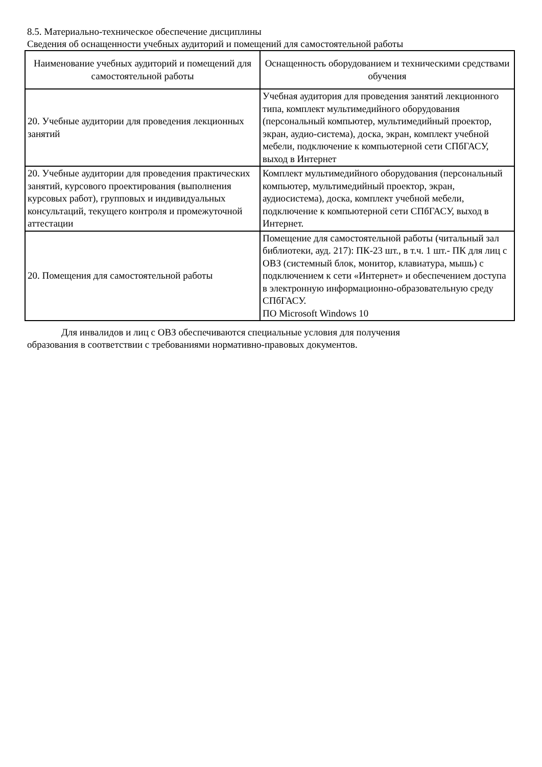8.5. Материально-техническое обеспечение дисциплины
Сведения об оснащенности учебных аудиторий и помещений для самостоятельной работы
| Наименование учебных аудиторий и помещений для самостоятельной работы | Оснащенность оборудованием и техническими средствами обучения |
| --- | --- |
| 20. Учебные аудитории для проведения лекционных занятий | Учебная аудитория для проведения занятий лекционного типа, комплект мультимедийного оборудования (персональный компьютер, мультимедийный проектор, экран, аудио-система), доска, экран, комплект учебной мебели, подключение к компьютерной сети СПбГАСУ, выход в Интернет |
| 20. Учебные аудитории для проведения практических занятий, курсового проектирования (выполнения курсовых работ), групповых и индивидуальных консультаций, текущего контроля и промежуточной аттестации | Комплект мультимедийного оборудования (персональный компьютер, мультимедийный проектор, экран, аудиосистема), доска, комплект учебной мебели, подключение к компьютерной сети СПбГАСУ, выход в Интернет. |
| 20. Помещения для самостоятельной работы | Помещение для самостоятельной работы (читальный зал библиотеки, ауд. 217): ПК-23 шт., в т.ч. 1 шт.- ПК для лиц с ОВЗ (системный блок, монитор, клавиатура, мышь) с подключением к сети «Интернет» и обеспечением доступа в электронную информационно-образовательную среду СПбГАСУ. ПО Microsoft Windows 10 |
Для инвалидов и лиц с ОВЗ обеспечиваются специальные условия для получения
образования в соответствии с требованиями нормативно-правовых документов.